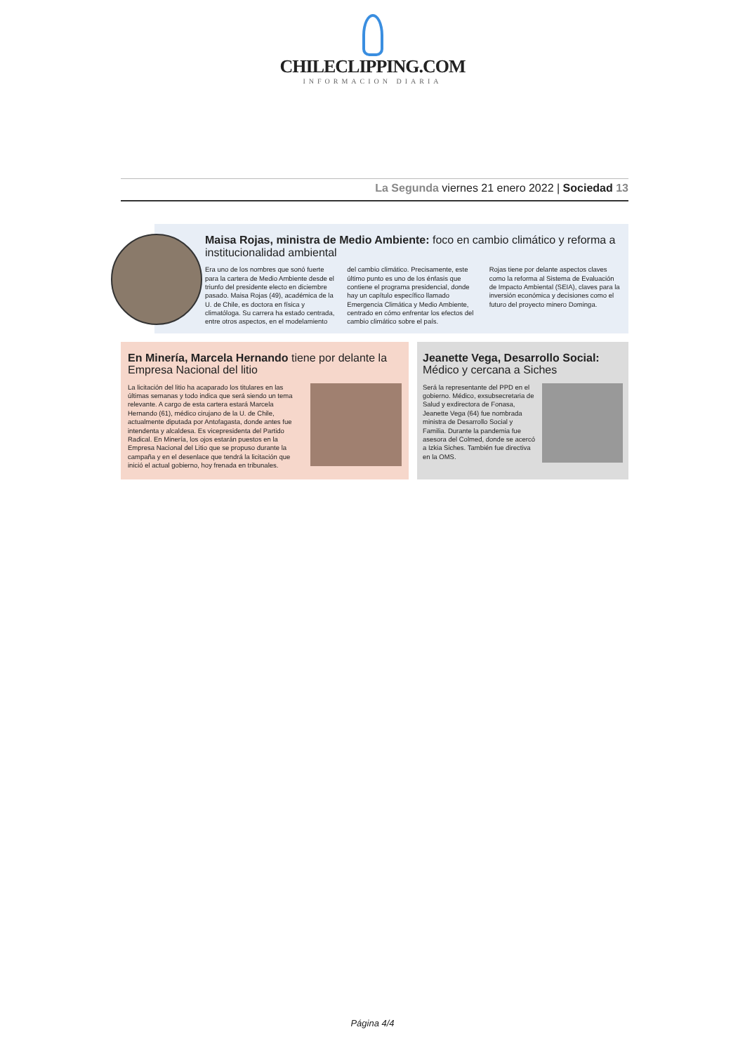CHILECLIPPING.COM
INFORMACION DIARIA
La Segunda viernes 21 enero 2022 | Sociedad 13
Maisa Rojas, ministra de Medio Ambiente: foco en cambio climático y reforma a institucionalidad ambiental
Era uno de los nombres que sonó fuerte para la cartera de Medio Ambiente desde el triunfo del presidente electo en diciembre pasado. Maisa Rojas (49), académica de la U. de Chile, es doctora en física y climatóloga. Su carrera ha estado centrada, entre otros aspectos, en el modelamiento del cambio climático. Precisamente, este último punto es uno de los énfasis que contiene el programa presidencial, donde hay un capítulo específico llamado Emergencia Climática y Medio Ambiente, centrado en cómo enfrentar los efectos del cambio climático sobre el país.
Rojas tiene por delante aspectos claves como la reforma al Sistema de Evaluación de Impacto Ambiental (SEIA), claves para la inversión económica y decisiones como el futuro del proyecto minero Dominga.
En Minería, Marcela Hernando tiene por delante la Empresa Nacional del litio
La licitación del litio ha acaparado los titulares en las últimas semanas y todo indica que será siendo un tema relevante. A cargo de esta cartera estará Marcela Hernando (61), médico cirujano de la U. de Chile, actualmente diputada por Antofagasta, donde antes fue intendenta y alcaldesa. Es vicepresidenta del Partido Radical. En Minería, los ojos estarán puestos en la Empresa Nacional del Litio que se propuso durante la campaña y en el desenlace que tendrá la licitación que inició el actual gobierno, hoy frenada en tribunales.
Jeanette Vega, Desarrollo Social: Médico y cercana a Siches
Será la representante del PPD en el gobierno. Médico, exsubsecretaria de Salud y exdirectora de Fonasa, Jeanette Vega (64) fue nombrada ministra de Desarrollo Social y Familia. Durante la pandemia fue asesora del Colmed, donde se acercó a Izkia Siches. También fue directiva en la OMS.
Página 4/4